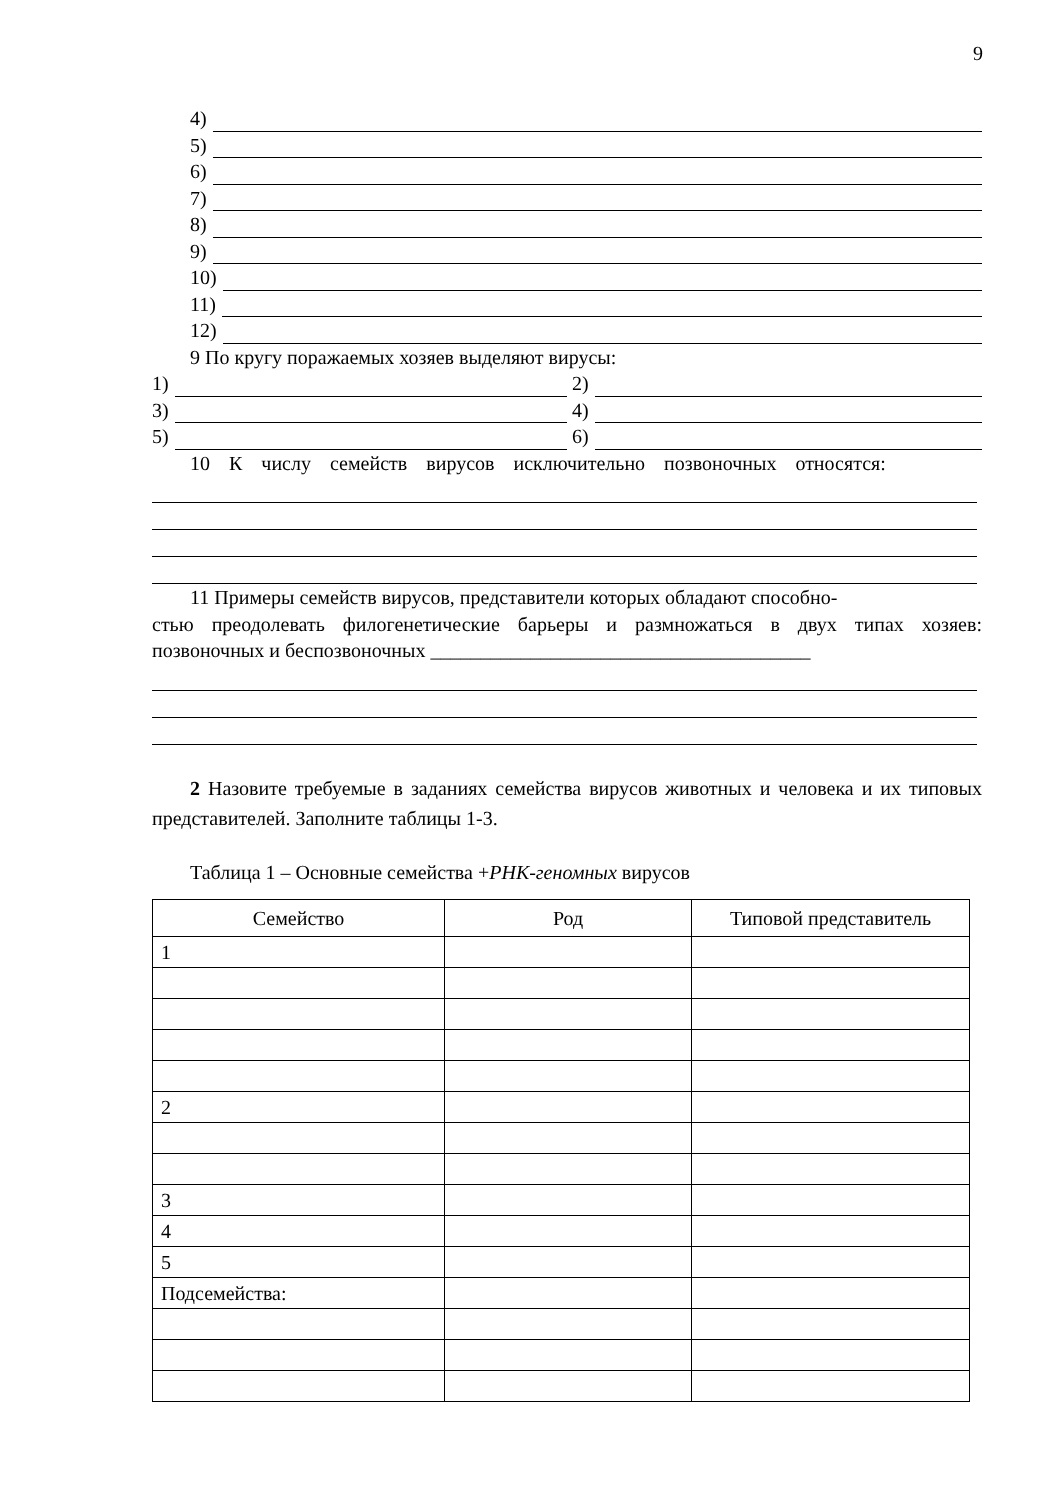9
4)
5)
6)
7)
8)
9)
10)
11)
12)
9 По кругу поражаемых хозяев выделяют вирусы:
1) 2)
3) 4)
5) 6)
10 К числу семейств вирусов исключительно позвоночных относятся:
11 Примеры семейств вирусов, представители которых обладают способно-
стью преодолевать филогенетические барьеры и размножаться в двух типах хозяев: позвоночных и беспозвоночных ______________________________________
2 Назовите требуемые в заданиях семейства вирусов животных и человека и их типовых представителей. Заполните таблицы 1-3.
Таблица 1 – Основные семейства +РНК-геномных вирусов
| Семейство | Род | Типовой представитель |
| --- | --- | --- |
| 1 | | |
| 2 | | |
| 3 | | |
| 4 | | |
| 5 | | |
| Подсемейства: | | |